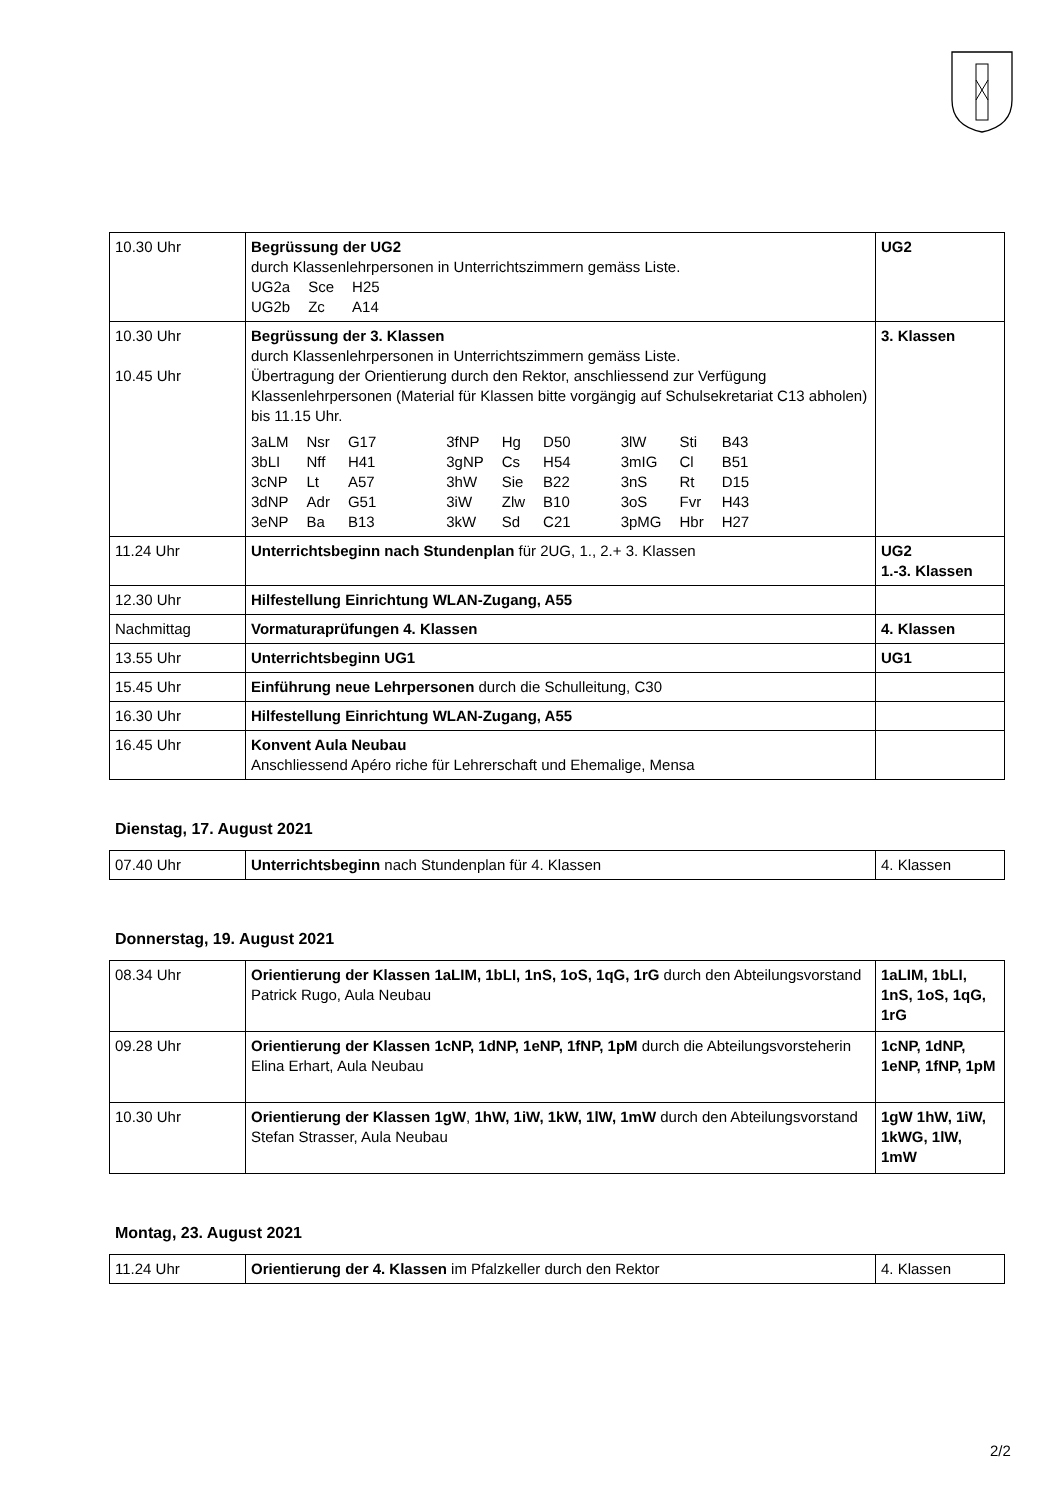| 10.30 Uhr | Begrüssung der UG2 durch Klassenlehrpersonen in Unterrichtszimmern gemäss Liste. / UG2a / Sce / H25 / / UG2b / Zc / A14 / | UG2 |
| 10.30 Uhr 10.45 Uhr | Begrüssung der 3. Klassen durch Klassenlehrpersonen in Unterrichtszimmern gemäss Liste. Übertragung der Orientierung durch den Rektor, anschliessend zur Verfügung Klassenlehrpersonen (Material für Klassen bitte vorgängig auf Schulsekretariat C13 abholen) bis 11.15 Uhr. / 3aLM / Nsr / G17 / 3fNP / Hg / D50 / 3lW / Sti / B43 / / 3bLI / Nff / H41 / 3gNP / Cs / H54 / 3mIG / Cl / B51 / / 3cNP / Lt / A57 / 3hW / Sie / B22 / 3nS / Rt / D15 / / 3dNP / Adr / G51 / 3iW / Zlw / B10 / 3oS / Fvr / H43 / / 3eNP / Ba / B13 / 3kW / Sd / C21 / 3pMG / Hbr / H27 / | 3. Klassen |
| 11.24 Uhr | Unterrichtsbeginn nach Stundenplan für 2UG, 1., 2.+ 3. Klassen | UG2 1.-3. Klassen |
| 12.30 Uhr | Hilfestellung Einrichtung WLAN-Zugang, A55 | |
| Nachmittag | Vormaturaprüfungen 4. Klassen | 4. Klassen |
| 13.55 Uhr | Unterrichtsbeginn UG1 | UG1 |
| 15.45 Uhr | Einführung neue Lehrpersonen durch die Schulleitung, C30 | |
| 16.30 Uhr | Hilfestellung Einrichtung WLAN-Zugang, A55 | |
| 16.45 Uhr | Konvent Aula Neubau Anschliessend Apéro riche für Lehrerschaft und Ehemalige, Mensa | |
Dienstag, 17. August 2021
| 07.40 Uhr | Unterrichtsbeginn nach Stundenplan für 4. Klassen | 4. Klassen |
Donnerstag, 19. August 2021
| 08.34 Uhr | Orientierung der Klassen 1aLIM, 1bLI, 1nS, 1oS, 1qG, 1rG durch den Abteilungsvorstand Patrick Rugo, Aula Neubau | 1aLIM, 1bLI, 1nS, 1oS, 1qG, 1rG |
| 09.28 Uhr | Orientierung der Klassen 1cNP, 1dNP, 1eNP, 1fNP, 1pM durch die Abteilungsvorsteherin Elina Erhart, Aula Neubau | 1cNP, 1dNP, 1eNP, 1fNP, 1pM |
| 10.30 Uhr | Orientierung der Klassen 1gW , 1hW, 1iW, 1kW, 1lW, 1mW durch den Abteilungsvorstand Stefan Strasser, Aula Neubau | 1gW 1hW, 1iW, 1kWG, 1lW, 1mW |
Montag, 23. August 2021
| 11.24 Uhr | Orientierung der 4. Klassen im Pfalzkeller durch den Rektor | 4. Klassen |
2/2